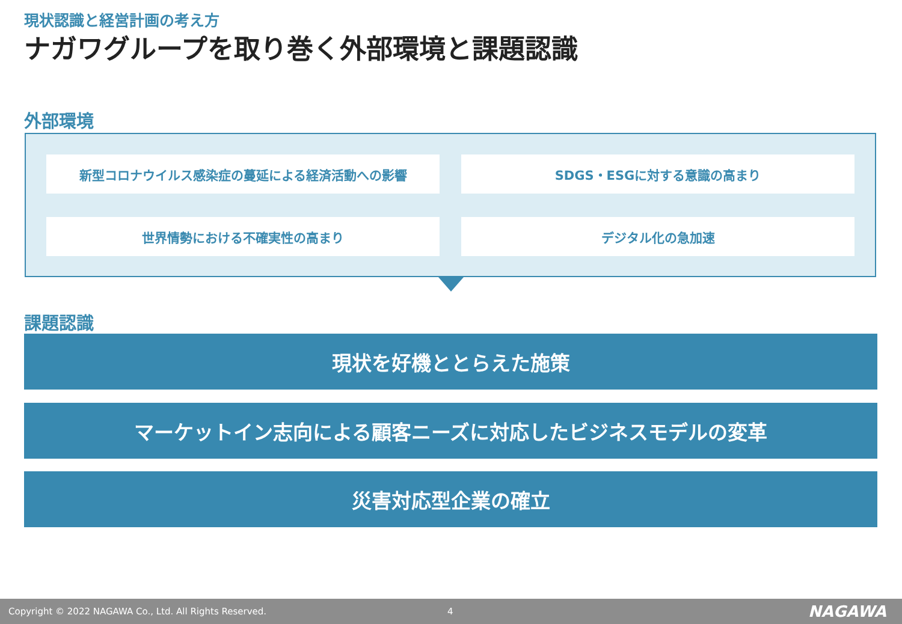現状認識と経営計画の考え方
ナガワグループを取り巻く外部環境と課題認識
外部環境
新型コロナウイルス感染症の蔓延による経済活動への影響
SDGS・ESGに対する意識の高まり
世界情勢における不確実性の高まり
デジタル化の急加速
課題認識
現状を好機ととらえた施策
マーケットイン志向による顧客ニーズに対応したビジネスモデルの変革
災害対応型企業の確立
Copyright © 2022 NAGAWA Co., Ltd. All Rights Reserved. 4 NAGAWA